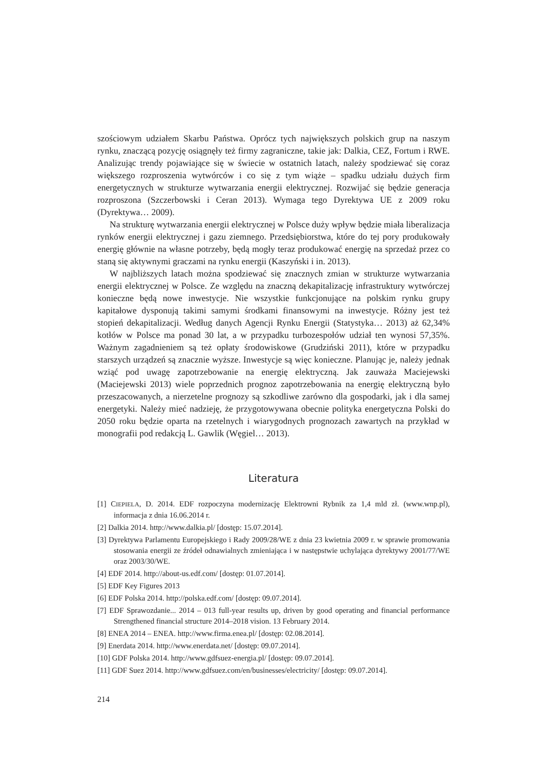szościowym udziałem Skarbu Państwa. Oprócz tych największych polskich grup na naszym rynku, znaczącą pozycję osiągnęły też firmy zagraniczne, takie jak: Dalkia, CEZ, Fortum i RWE. Analizując trendy pojawiające się w świecie w ostatnich latach, należy spodziewać się coraz większego rozproszenia wytwórców i co się z tym wiąże – spadku udziału dużych firm energetycznych w strukturze wytwarzania energii elektrycznej. Rozwijać się będzie generacja rozproszona (Szczerbowski i Ceran 2013). Wymaga tego Dyrektywa UE z 2009 roku (Dyrektywa… 2009).
Na strukturę wytwarzania energii elektrycznej w Polsce duży wpływ będzie miała liberalizacja rynków energii elektrycznej i gazu ziemnego. Przedsiębiorstwa, które do tej pory produkowały energię głównie na własne potrzeby, będą mogły teraz produkować energię na sprzedaż przez co staną się aktywnymi graczami na rynku energii (Kaszyński i in. 2013).
W najbliższych latach można spodziewać się znacznych zmian w strukturze wytwarzania energii elektrycznej w Polsce. Ze względu na znaczną dekapitalizację infrastruktury wytwórczej konieczne będą nowe inwestycje. Nie wszystkie funkcjonujące na polskim rynku grupy kapitałowe dysponują takimi samymi środkami finansowymi na inwestycje. Różny jest też stopień dekapitalizacji. Według danych Agencji Rynku Energii (Statystyka… 2013) aż 62,34% kotłów w Polsce ma ponad 30 lat, a w przypadku turbozespołów udział ten wynosi 57,35%. Ważnym zagadnieniem są też opłaty środowiskowe (Grudziński 2011), które w przypadku starszych urządzeń są znacznie wyższe. Inwestycje są więc konieczne. Planując je, należy jednak wziąć pod uwagę zapotrzebowanie na energię elektryczną. Jak zauważa Maciejewski (Maciejewski 2013) wiele poprzednich prognoz zapotrzebowania na energię elektryczną było przeszacowanych, a nierzetelne prognozy są szkodliwe zarówno dla gospodarki, jak i dla samej energetyki. Należy mieć nadzieję, że przygotowywana obecnie polityka energetyczna Polski do 2050 roku będzie oparta na rzetelnych i wiarygodnych prognozach zawartych na przykład w monografii pod redakcją L. Gawlik (Węgiel… 2013).
Literatura
[1] CIEPIELA, D. 2014. EDF rozpoczyna modernizację Elektrowni Rybnik za 1,4 mld zł. (www.wnp.pl), informacja z dnia 16.06.2014 r.
[2] Dalkia 2014. http://www.dalkia.pl/ [dostęp: 15.07.2014].
[3] Dyrektywa Parlamentu Europejskiego i Rady 2009/28/WE z dnia 23 kwietnia 2009 r. w sprawie promowania stosowania energii ze źródeł odnawialnych zmieniająca i w następstwie uchylająca dyrektywy 2001/77/WE oraz 2003/30/WE.
[4] EDF 2014. http://about-us.edf.com/ [dostęp: 01.07.2014].
[5] EDF Key Figures 2013
[6] EDF Polska 2014. http://polska.edf.com/ [dostęp: 09.07.2014].
[7] EDF Sprawozdanie... 2014 – 013 full-year results up, driven by good operating and financial performance Strengthened financial structure 2014–2018 vision. 13 February 2014.
[8] ENEA 2014 – ENEA. http://www.firma.enea.pl/ [dostęp: 02.08.2014].
[9] Enerdata 2014. http://www.enerdata.net/ [dostęp: 09.07.2014].
[10] GDF Polska 2014. http://www.gdfsuez-energia.pl/ [dostęp: 09.07.2014].
[11] GDF Suez 2014. http://www.gdfsuez.com/en/businesses/electricity/ [dostęp: 09.07.2014].
214